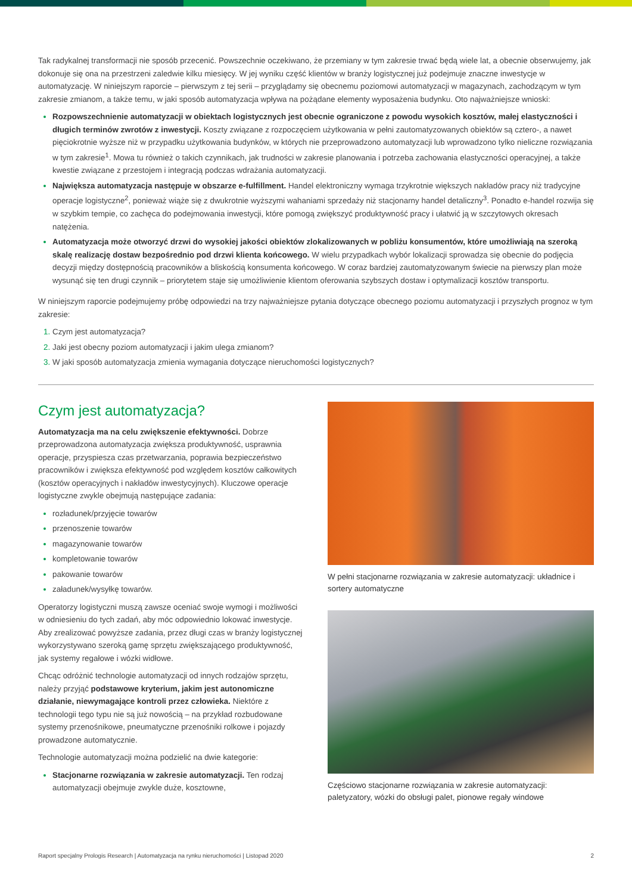Tak radykalnej transformacji nie sposób przecenić. Powszechnie oczekiwano, że przemiany w tym zakresie trwać będą wiele lat, a obecnie obserwujemy, jak dokonuje się ona na przestrzeni zaledwie kilku miesięcy. W jej wyniku część klientów w branży logistycznej już podejmuje znaczne inwestycje w automatyzację. W niniejszym raporcie – pierwszym z tej serii – przyglądamy się obecnemu poziomowi automatyzacji w magazynach, zachodzącym w tym zakresie zmianom, a także temu, w jaki sposób automatyzacja wpływa na pożądane elementy wyposażenia budynku. Oto najważniejsze wnioski:
Rozpowszechnienie automatyzacji w obiektach logistycznych jest obecnie ograniczone z powodu wysokich kosztów, małej elastyczności i długich terminów zwrotów z inwestycji. Koszty związane z rozpoczęciem użytkowania w pełni zautomatyzowanych obiektów są cztero-, a nawet pięciokrotnie wyższe niż w przypadku użytkowania budynków, w których nie przeprowadzono automatyzacji lub wprowadzono tylko nieliczne rozwiązania w tym zakresie<sup>1</sup>. Mowa tu również o takich czynnikach, jak trudności w zakresie planowania i potrzeba zachowania elastyczności operacyjnej, a także kwestie związane z przestojem i integracją podczas wdrażania automatyzacji.
Największa automatyzacja następuje w obszarze e-fulfillment. Handel elektroniczny wymaga trzykrotnie większych nakładów pracy niż tradycyjne operacje logistyczne<sup>2</sup>, ponieważ wiąże się z dwukrotnie wyższymi wahaniami sprzedaży niż stacjonarny handel detaliczny<sup>3</sup>. Ponadto e-handel rozwija się w szybkim tempie, co zachęca do podejmowania inwestycji, które pomogą zwiększyć produktywność pracy i ułatwić ją w szczytowych okresach natężenia.
Automatyzacja może otworzyć drzwi do wysokiej jakości obiektów zlokalizowanych w pobliżu konsumentów, które umożliwiają na szeroką skalę realizację dostaw bezpośrednio pod drzwi klienta końcowego. W wielu przypadkach wybór lokalizacji sprowadza się obecnie do podjęcia decyzji między dostępnością pracowników a bliskością konsumenta końcowego. W coraz bardziej zautomatyzowanym świecie na pierwszy plan może wysunąć się ten drugi czynnik – priorytetem staje się umożliwienie klientom oferowania szybszych dostaw i optymalizacji kosztów transportu.
W niniejszym raporcie podejmujemy próbę odpowiedzi na trzy najważniejsze pytania dotyczące obecnego poziomu automatyzacji i przyszłych prognoz w tym zakresie:
Czym jest automatyzacja?
Jaki jest obecny poziom automatyzacji i jakim ulega zmianom?
W jaki sposób automatyzacja zmienia wymagania dotyczące nieruchomości logistycznych?
Czym jest automatyzacja?
Automatyzacja ma na celu zwiększenie efektywności. Dobrze przeprowadzona automatyzacja zwiększa produktywność, usprawnia operacje, przyspiesza czas przetwarzania, poprawia bezpieczeństwo pracowników i zwiększa efektywność pod względem kosztów całkowitych (kosztów operacyjnych i nakładów inwestycyjnych). Kluczowe operacje logistyczne zwykle obejmują następujące zadania:
rozładunek/przyjęcie towarów
przenoszenie towarów
magazynowanie towarów
kompletowanie towarów
pakowanie towarów
załadunek/wysyłkę towarów.
Operatorzy logistyczni muszą zawsze oceniać swoje wymogi i możliwości w odniesieniu do tych zadań, aby móc odpowiednio lokować inwestycje. Aby zrealizować powyższe zadania, przez długi czas w branży logistycznej wykorzystywano szeroką gamę sprzętu zwiększającego produktywność, jak systemy regałowe i wózki widłowe.
Chcąc odróżnić technologie automatyzacji od innych rodzajów sprzętu, należy przyjąć podstawowe kryterium, jakim jest autonomiczne działanie, niewymagające kontroli przez człowieka. Niektóre z technologii tego typu nie są już nowością – na przykład rozbudowane systemy przenośnikowe, pneumatyczne przenośniki rolkowe i pojazdy prowadzone automatycznie.
Technologie automatyzacji można podzielić na dwie kategorie:
Stacjonarne rozwiązania w zakresie automatyzacji. Ten rodzaj automatyzacji obejmuje zwykle duże, kosztowne,
W pełni stacjonarne rozwiązania w zakresie automatyzacji: układnice i sortery automatyczne
Częściowo stacjonarne rozwiązania w zakresie automatyzacji: paletyzatory, wózki do obsługi palet, pionowe regały windowe
Raport specjalny Prologis Research | Automatyzacja na rynku nieruchomości | Listopad 2020 2